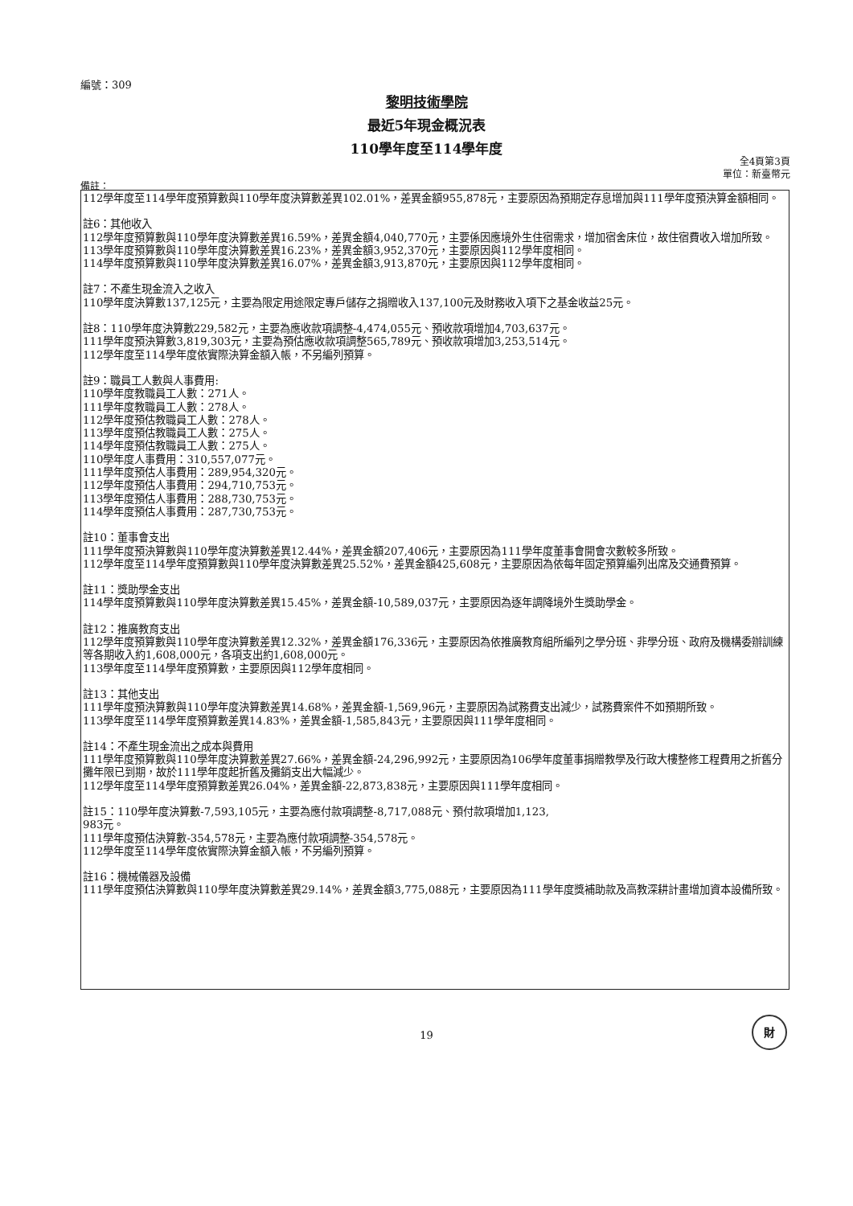編號：309
黎明技術學院
最近5年現金概況表
110學年度至114學年度
全4頁第3頁
單位：新臺幣元
備註：
112學年度至114學年度預算數與110學年度決算數差異102.01%，差異金額955,878元，主要原因為預期定存息增加與111學年度預決算金額相同。
註6：其他收入
112學年度預算數與110學年度決算數差異16.59%，差異金額4,040,770元，主要係因應境外生住宿需求，增加宿舍床位，故住宿費收入增加所致。
113學年度預算數與110學年度決算數差異16.23%，差異金額3,952,370元，主要原因與112學年度相同。
114學年度預算數與110學年度決算數差異16.07%，差異金額3,913,870元，主要原因與112學年度相同。
註7：不產生現金流入之收入
110學年度決算數137,125元，主要為限定用途限定專戶儲存之捐贈收入137,100元及財務收入項下之基金收益25元。
註8：110學年度決算數229,582元，主要為應收款項調整-4,474,055元、預收款項增加4,703,637元。
111學年度預決算數3,819,303元，主要為預估應收款項調整565,789元、預收款項增加3,253,514元。
112學年度至114學年度依實際決算金額入帳，不另編列預算。
註9：職員工人數與人事費用:
110學年度教職員工人數：271人。
111學年度教職員工人數：278人。
112學年度預估教職員工人數：278人。
113學年度預估教職員工人數：275人。
114學年度預估教職員工人數：275人。
110學年度人事費用：310,557,077元。
111學年度預估人事費用：289,954,320元。
112學年度預估人事費用：294,710,753元。
113學年度預估人事費用：288,730,753元。
114學年度預估人事費用：287,730,753元。
註10：董事會支出
111學年度預決算數與110學年度決算數差異12.44%，差異金額207,406元，主要原因為111學年度董事會開會次數較多所致。
112學年度至114學年度預算數與110學年度決算數差異25.52%，差異金額425,608元，主要原因為依每年固定預算編列出席及交通費預算。
註11：獎助學金支出
114學年度預算數與110學年度決算數差異15.45%，差異金額-10,589,037元，主要原因為逐年調降境外生獎助學金。
註12：推廣教育支出
112學年度預算數與110學年度決算數差異12.32%，差異金額176,336元，主要原因為依推廣教育組所編列之學分班、非學分班、政府及機構委辦訓練等各期收入約1,608,000元，各項支出約1,608,000元。
113學年度至114學年度預算數，主要原因與112學年度相同。
註13：其他支出
111學年度預決算數與110學年度決算數差異14.68%，差異金額-1,569,96元，主要原因為試務費支出減少，試務費案件不如預期所致。
113學年度至114學年度預算數差異14.83%，差異金額-1,585,843元，主要原因與111學年度相同。
註14：不產生現金流出之成本與費用
111學年度預算數與110學年度決算數差異27.66%，差異金額-24,296,992元，主要原因為106學年度董事捐贈教學及行政大樓整修工程費用之折舊分攤年限已到期，故於111學年度起折舊及攤銷支出大幅減少。
112學年度至114學年度預算數差異26.04%，差異金額-22,873,838元，主要原因與111學年度相同。
註15：110學年度決算數-7,593,105元，主要為應付款項調整-8,717,088元、預付款項增加1,123,
983元。
111學年度預估決算數-354,578元，主要為應付款項調整-354,578元。
112學年度至114學年度依實際決算金額入帳，不另編列預算。
註16：機械儀器及設備
111學年度預估決算數與110學年度決算數差異29.14%，差異金額3,775,088元，主要原因為111學年度獎補助款及高教深耕計畫增加資本設備所致。
財
19